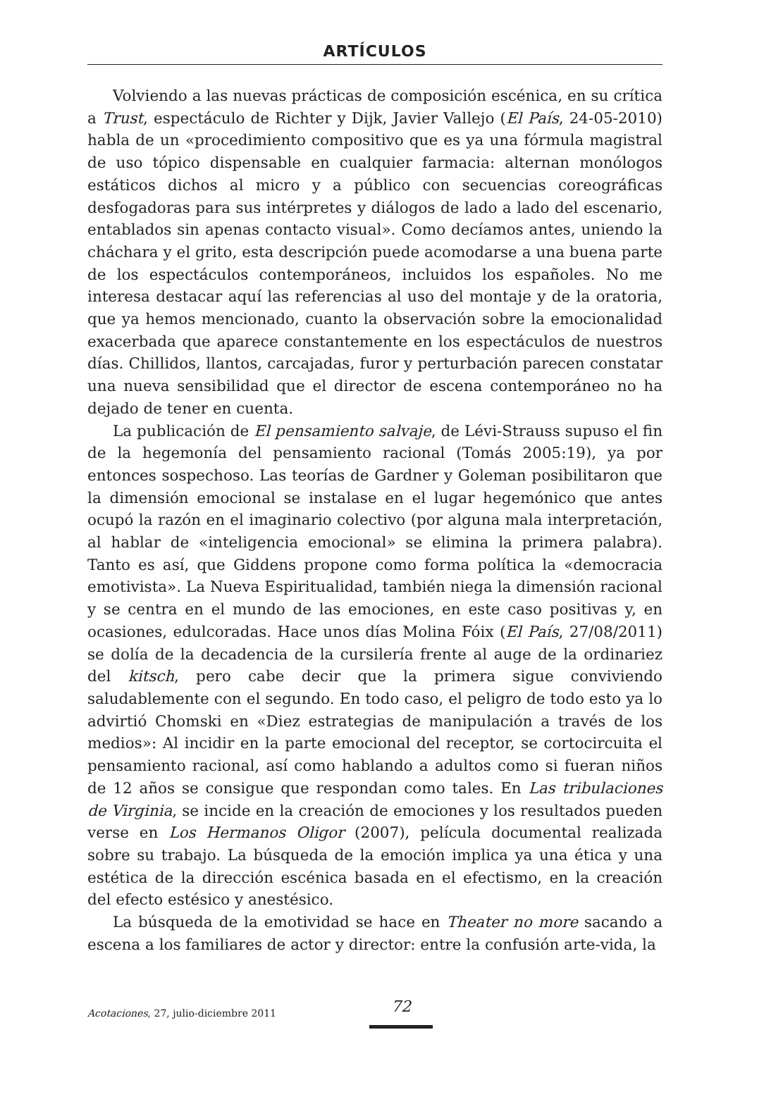ARTÍCULOS
Volviendo a las nuevas prácticas de composición escénica, en su crítica a Trust, espectáculo de Richter y Dijk, Javier Vallejo (El País, 24-05-2010) habla de un «procedimiento compositivo que es ya una fórmula magistral de uso tópico dispensable en cualquier farmacia: alternan monólogos estáticos dichos al micro y a público con secuencias coreográficas desfogadoras para sus intérpretes y diálogos de lado a lado del escenario, entablados sin apenas contacto visual». Como decíamos antes, uniendo la cháchara y el grito, esta descripción puede acomodarse a una buena parte de los espectáculos contemporáneos, incluidos los españoles. No me interesa destacar aquí las referencias al uso del montaje y de la oratoria, que ya hemos mencionado, cuanto la observación sobre la emocionalidad exacerbada que aparece constantemente en los espectáculos de nuestros días. Chillidos, llantos, carcajadas, furor y perturbación parecen constatar una nueva sensibilidad que el director de escena contemporáneo no ha dejado de tener en cuenta.
La publicación de El pensamiento salvaje, de Lévi-Strauss supuso el fin de la hegemonía del pensamiento racional (Tomás 2005:19), ya por entonces sospechoso. Las teorías de Gardner y Goleman posibilitaron que la dimensión emocional se instalase en el lugar hegemónico que antes ocupó la razón en el imaginario colectivo (por alguna mala interpretación, al hablar de «inteligencia emocional» se elimina la primera palabra). Tanto es así, que Giddens propone como forma política la «democracia emotivista». La Nueva Espiritualidad, también niega la dimensión racional y se centra en el mundo de las emociones, en este caso positivas y, en ocasiones, edulcoradas. Hace unos días Molina Fóix (El País, 27/08/2011) se dolía de la decadencia de la cursilería frente al auge de la ordinariez del kitsch, pero cabe decir que la primera sigue conviviendo saludablemente con el segundo. En todo caso, el peligro de todo esto ya lo advirtió Chomski en «Diez estrategias de manipulación a través de los medios»: Al incidir en la parte emocional del receptor, se cortocircuita el pensamiento racional, así como hablando a adultos como si fueran niños de 12 años se consigue que respondan como tales. En Las tribulaciones de Virginia, se incide en la creación de emociones y los resultados pueden verse en Los Hermanos Oligor (2007), película documental realizada sobre su trabajo. La búsqueda de la emoción implica ya una ética y una estética de la dirección escénica basada en el efectismo, en la creación del efecto estésico y anestésico.
La búsqueda de la emotividad se hace en Theater no more sacando a escena a los familiares de actor y director: entre la confusión arte-vida, la
Acotaciones, 27, julio-diciembre 2011 72